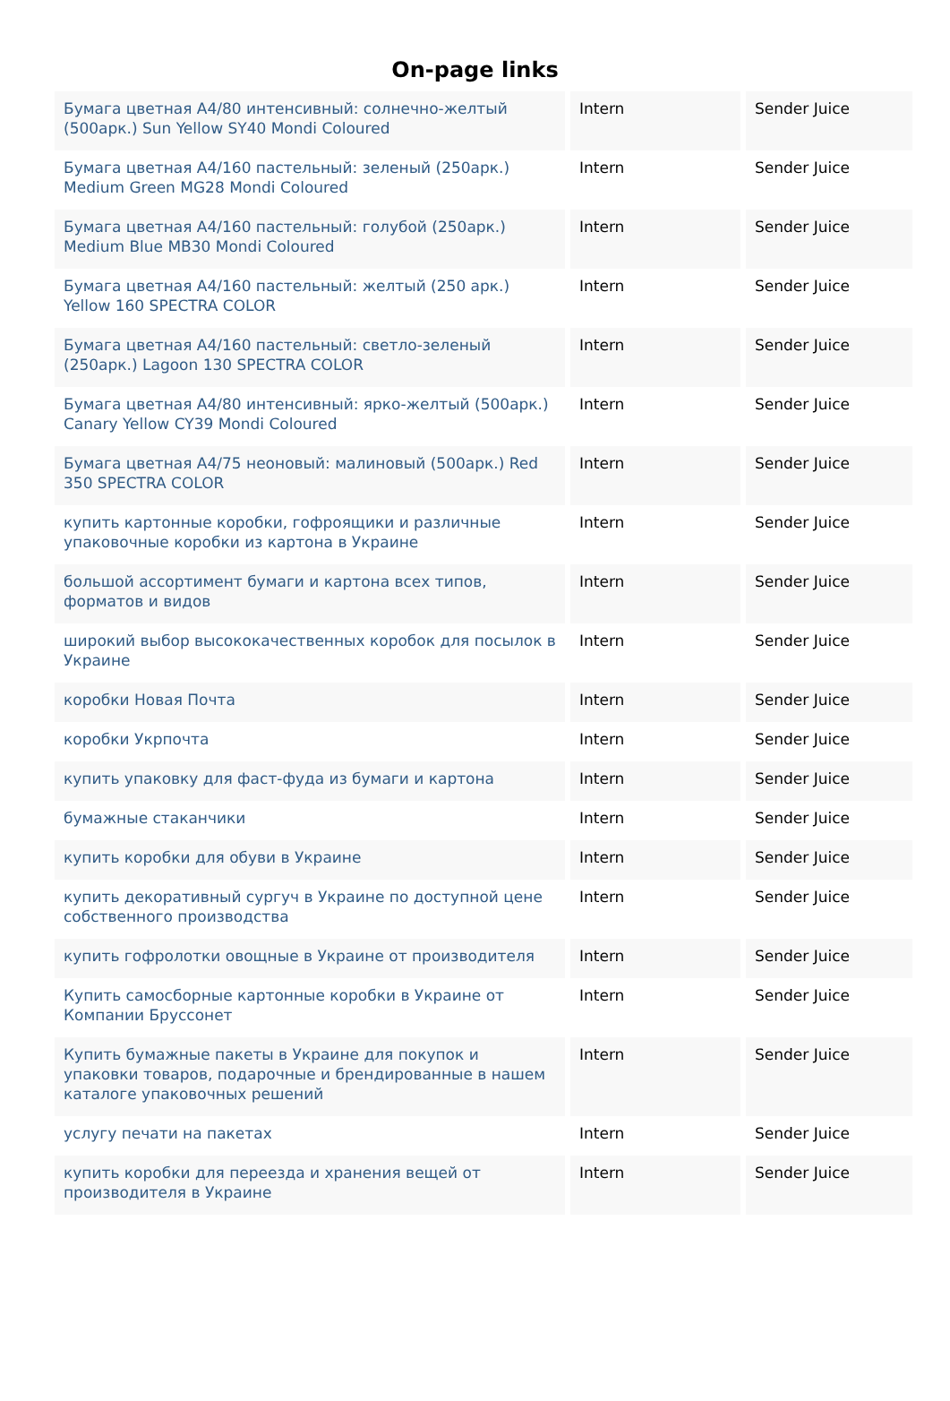On-page links
| Бумага цветная А4/80 интенсивный: солнечно-желтый (500арк.) Sun Yellow SY40 Mondi Coloured | Intern | Sender Juice |
| Бумага цветная А4/160 пастельный: зеленый (250арк.) Medium Green MG28 Mondi Coloured | Intern | Sender Juice |
| Бумага цветная А4/160 пастельный: голубой (250арк.) Medium Blue MB30 Mondi Coloured | Intern | Sender Juice |
| Бумага цветная А4/160 пастельный: желтый (250 арк.) Yellow 160 SPECTRA COLOR | Intern | Sender Juice |
| Бумага цветная А4/160 пастельный: светло-зеленый (250арк.) Lagoon 130 SPECTRA COLOR | Intern | Sender Juice |
| Бумага цветная А4/80 интенсивный: ярко-желтый (500арк.) Canary Yellow CY39 Mondi Coloured | Intern | Sender Juice |
| Бумага цветная А4/75 неоновый: малиновый (500арк.) Red 350 SPECTRA COLOR | Intern | Sender Juice |
| купить картонные коробки, гофроящики и различные упаковочные коробки из картона в Украине | Intern | Sender Juice |
| большой ассортимент бумаги и картона всех типов, форматов и видов | Intern | Sender Juice |
| широкий выбор высококачественных коробок для посылок в Украине | Intern | Sender Juice |
| коробки Новая Почта | Intern | Sender Juice |
| коробки Укрпочта | Intern | Sender Juice |
| купить упаковку для фаст-фуда из бумаги и картона | Intern | Sender Juice |
| бумажные стаканчики | Intern | Sender Juice |
| купить коробки для обуви в Украине | Intern | Sender Juice |
| купить декоративный сургуч в Украине по доступной цене собственного производства | Intern | Sender Juice |
| купить гофролотки овощные в Украине от производителя | Intern | Sender Juice |
| Купить самосборные картонные коробки в Украине от Компании Бруссонет | Intern | Sender Juice |
| Купить бумажные пакеты в Украине для покупок и упаковки товаров, подарочные и брендированные в нашем каталоге упаковочных решений | Intern | Sender Juice |
| услугу печати на пакетах | Intern | Sender Juice |
| купить коробки для переезда и хранения вещей от производителя в Украине | Intern | Sender Juice |